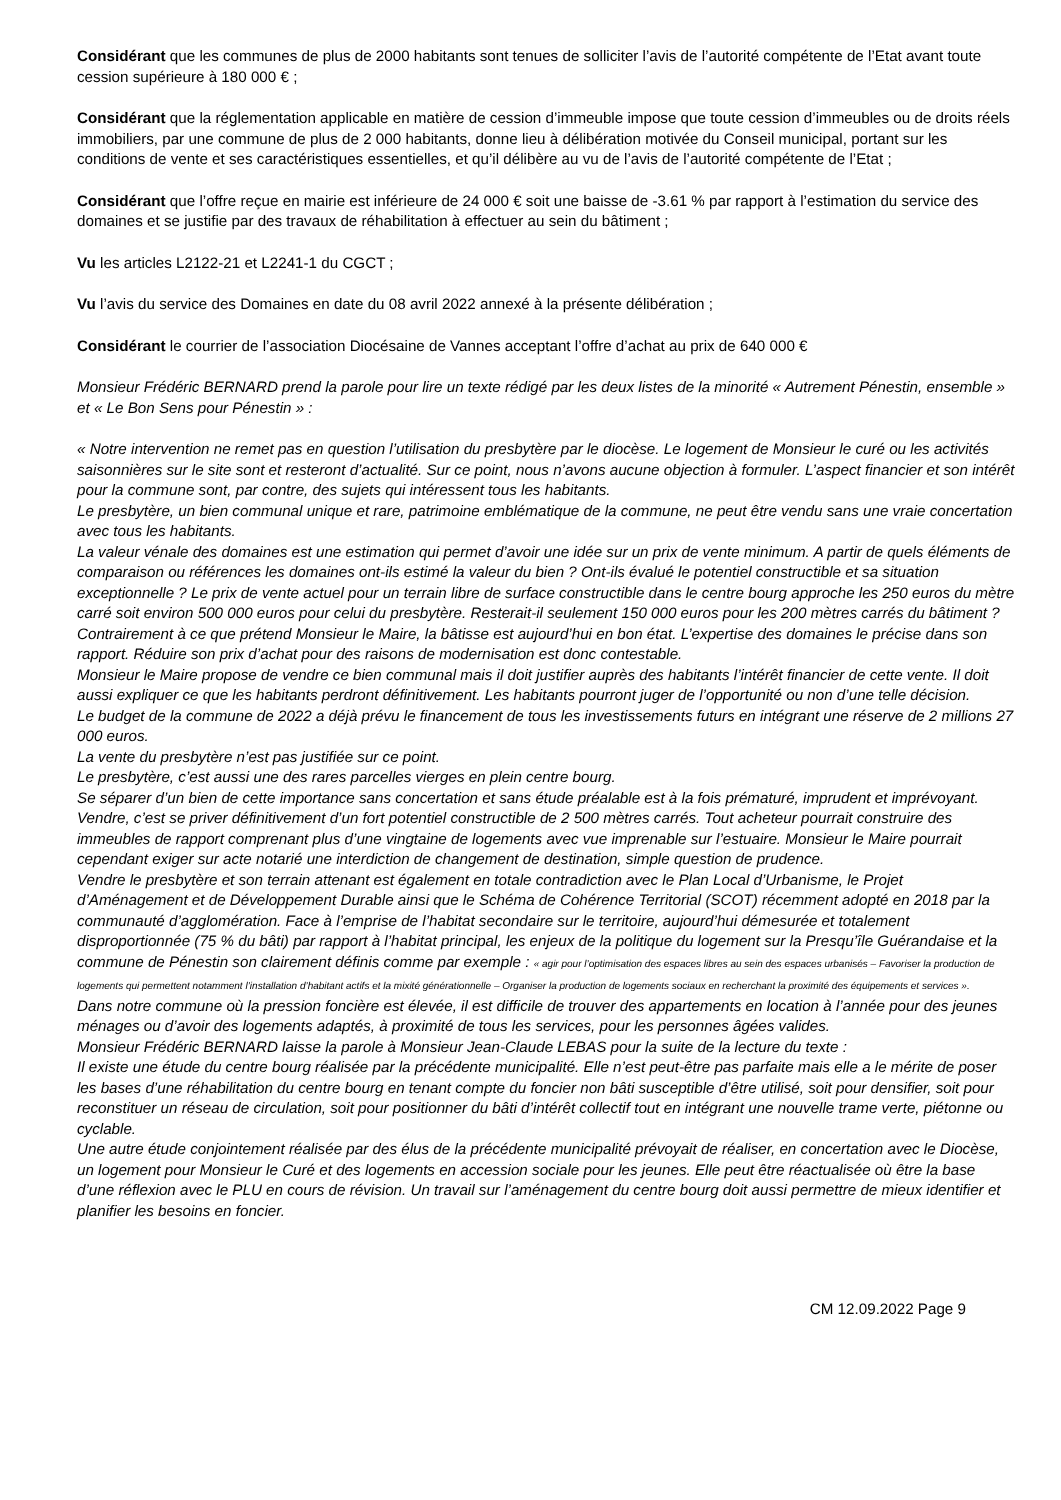Considérant que les communes de plus de 2000 habitants sont tenues de solliciter l’avis de l’autorité compétente de l’Etat avant toute cession supérieure à 180 000 € ;
Considérant que la réglementation applicable en matière de cession d’immeuble impose que toute cession d’immeubles ou de droits réels immobiliers, par une commune de plus de 2 000 habitants, donne lieu à délibération motivée du Conseil municipal, portant sur les conditions de vente et ses caractéristiques essentielles, et qu’il délibère au vu de l’avis de l’autorité compétente de l’Etat ;
Considérant que l’offre reçue en mairie est inférieure de 24 000 € soit une baisse de -3.61 % par rapport à l’estimation du service des domaines et se justifie par des travaux de réhabilitation à effectuer au sein du bâtiment ;
Vu les articles L2122-21 et L2241-1 du CGCT ;
Vu l’avis du service des Domaines en date du 08 avril 2022 annexé à la présente délibération ;
Considérant le courrier de l’association Diocésaine de Vannes acceptant l’offre d’achat au prix de 640 000 €
Monsieur Frédéric BERNARD prend la parole pour lire un texte rédigé par les deux listes de la minorité « Autrement Pénestin, ensemble » et « Le Bon Sens pour Pénestin » :
« Notre intervention ne remet pas en question l’utilisation du presbytère par le diocèse. Le logement de Monsieur le curé ou les activités saisonnières sur le site sont et resteront d’actualité. Sur ce point, nous n’avons aucune objection à formuler. L’aspect financier et son intérêt pour la commune sont, par contre, des sujets qui intéressent tous les habitants.
Le presbytère, un bien communal unique et rare, patrimoine emblématique de la commune, ne peut être vendu sans une vraie concertation avec tous les habitants.
La valeur vénale des domaines est une estimation qui permet d’avoir une idée sur un prix de vente minimum. A partir de quels éléments de comparaison ou références les domaines ont-ils estimé la valeur du bien ? Ont-ils évalué le potentiel constructible et sa situation exceptionnelle ? Le prix de vente actuel pour un terrain libre de surface constructible dans le centre bourg approche les 250 euros du mètre carré soit environ 500 000 euros pour celui du presbytère. Resterait-il seulement 150 000 euros pour les 200 mètres carrés du bâtiment ? Contrairement à ce que prétend Monsieur le Maire, la bâtisse est aujourd’hui en bon état. L’expertise des domaines le précise dans son rapport. Réduire son prix d’achat pour des raisons de modernisation est donc contestable.
Monsieur le Maire propose de vendre ce bien communal mais il doit justifier auprès des habitants l’intérêt financier de cette vente. Il doit aussi expliquer ce que les habitants perdront définitivement. Les habitants pourront juger de l’opportunité ou non d’une telle décision.
Le budget de la commune de 2022 a déjà prévu le financement de tous les investissements futurs en intégrant une réserve de 2 millions 27 000 euros.
La vente du presbytère n’est pas justifiée sur ce point.
Le presbytère, c’est aussi une des rares parcelles vierges en plein centre bourg.
Se séparer d’un bien de cette importance sans concertation et sans étude préalable est à la fois prématuré, imprudent et imprévoyant. Vendre, c’est se priver définitivement d’un fort potentiel constructible de 2 500 mètres carrés. Tout acheteur pourrait construire des immeubles de rapport comprenant plus d’une vingtaine de logements avec vue imprenable sur l’estuaire. Monsieur le Maire pourrait cependant exiger sur acte notarié une interdiction de changement de destination, simple question de prudence.
Vendre le presbytère et son terrain attenant est également en totale contradiction avec le Plan Local d’Urbanisme, le Projet d’Aménagement et de Développement Durable ainsi que le Schéma de Cohérence Territorial (SCOT) récemment adopté en 2018 par la communauté d’agglomération. Face à l’emprise de l’habitat secondaire sur le territoire, aujourd’hui démesurée et totalement disproportionnée (75 % du bâti) par rapport à l’habitat principal, les enjeux de la politique du logement sur la Presqu’île Guérandaise et la commune de Pénestin son clairement définis comme par exemple : « agir pour l’optimisation des espaces libres au sein des espaces urbanisés – Favoriser la production de logements qui permettent notamment l’installation d’habitant actifs et la mixité générationnelle – Organiser la production de logements sociaux en recherchant la proximité des équipements et services ».
Dans notre commune où la pression foncière est élevée, il est difficile de trouver des appartements en location à l’année pour des jeunes ménages ou d’avoir des logements adaptés, à proximité de tous les services, pour les personnes âgées valides.
Monsieur Frédéric BERNARD laisse la parole à Monsieur Jean-Claude LEBAS pour la suite de la lecture du texte :
Il existe une étude du centre bourg réalisée par la précédente municipalité. Elle n’est peut-être pas parfaite mais elle a le mérite de poser les bases d’une réhabilitation du centre bourg en tenant compte du foncier non bâti susceptible d’être utilisé, soit pour densifier, soit pour reconstituer un réseau de circulation, soit pour positionner du bâti d’intérêt collectif tout en intégrant une nouvelle trame verte, piétonne ou cyclable.
Une autre étude conjointement réalisée par des élus de la précédente municipalité prévoyait de réaliser, en concertation avec le Diocèse, un logement pour Monsieur le Curé et des logements en accession sociale pour les jeunes. Elle peut être réactualisée où être la base d’une réflexion avec le PLU en cours de révision. Un travail sur l’aménagement du centre bourg doit aussi permettre de mieux identifier et planifier les besoins en foncier.
CM 12.09.2022 Page 9